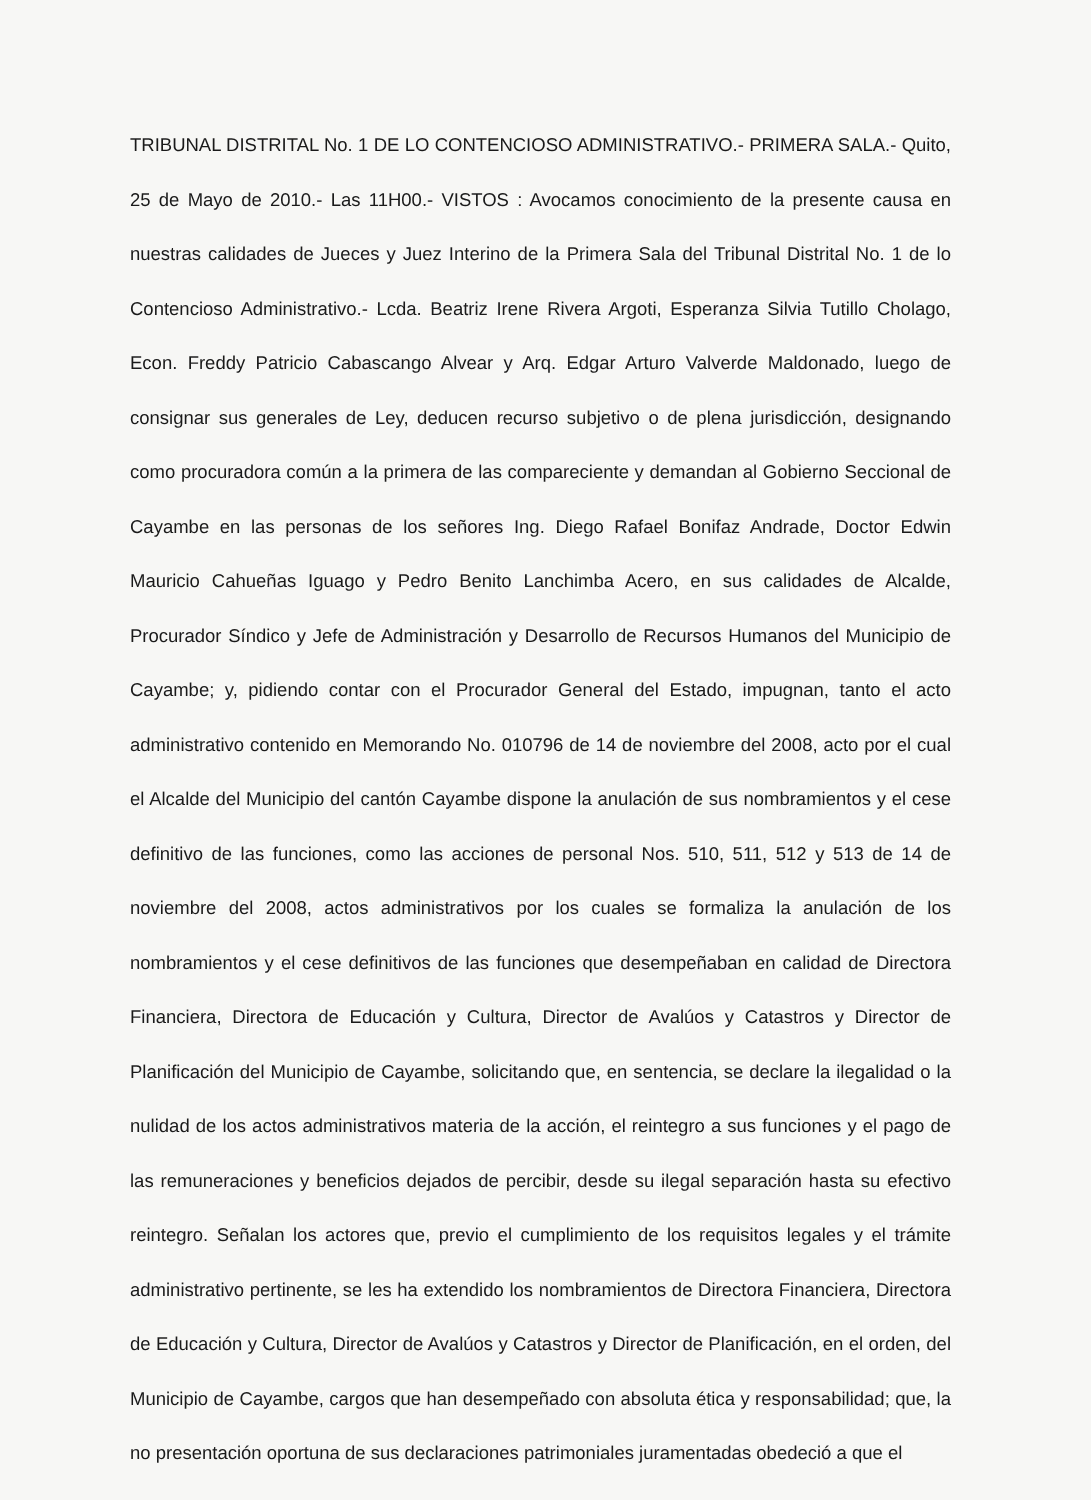TRIBUNAL DISTRITAL No. 1 DE LO CONTENCIOSO ADMINISTRATIVO.- PRIMERA SALA.- Quito, 25 de Mayo de 2010.- Las 11H00.- VISTOS : Avocamos conocimiento de la presente causa en nuestras calidades de Jueces y Juez Interino de la Primera Sala del Tribunal Distrital No. 1 de lo Contencioso Administrativo.- Lcda. Beatriz Irene Rivera Argoti, Esperanza Silvia Tutillo Cholago, Econ. Freddy Patricio Cabascango Alvear y Arq. Edgar Arturo Valverde Maldonado, luego de consignar sus generales de Ley, deducen recurso subjetivo o de plena jurisdicción, designando como procuradora común a la primera de las compareciente y demandan al Gobierno Seccional de Cayambe en las personas de los señores Ing. Diego Rafael Bonifaz Andrade, Doctor Edwin Mauricio Cahueñas Iguago y Pedro Benito Lanchimba Acero, en sus calidades de Alcalde, Procurador Síndico y Jefe de Administración y Desarrollo de Recursos Humanos del Municipio de Cayambe; y, pidiendo contar con el Procurador General del Estado, impugnan, tanto el acto administrativo contenido en Memorando No. 010796 de 14 de noviembre del 2008, acto por el cual el Alcalde del Municipio del cantón Cayambe dispone la anulación de sus nombramientos y el cese definitivo de las funciones, como las acciones de personal Nos. 510, 511, 512 y 513 de 14 de noviembre del 2008, actos administrativos por los cuales se formaliza la anulación de los nombramientos y el cese definitivos de las funciones que desempeñaban en calidad de Directora Financiera, Directora de Educación y Cultura, Director de Avalúos y Catastros y Director de Planificación del Municipio de Cayambe, solicitando que, en sentencia, se declare la ilegalidad o la nulidad de los actos administrativos materia de la acción, el reintegro a sus funciones y el pago de las remuneraciones y beneficios dejados de percibir, desde su ilegal separación hasta su efectivo reintegro. Señalan los actores que, previo el cumplimiento de los requisitos legales y el trámite administrativo pertinente, se les ha extendido los nombramientos de Directora Financiera, Directora de Educación y Cultura, Director de Avalúos y Catastros y Director de Planificación, en el orden, del Municipio de Cayambe, cargos que han desempeñado con absoluta ética y responsabilidad; que, la no presentación oportuna de sus declaraciones patrimoniales juramentadas obedeció a que el